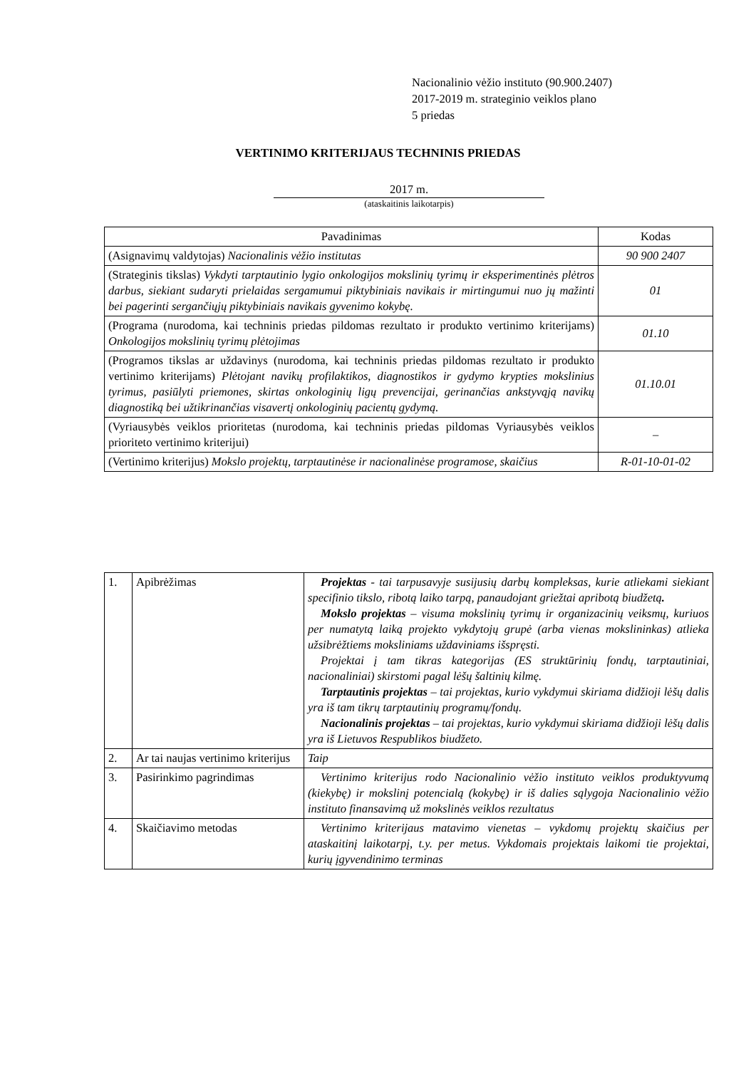Nacionalinio vėžio instituto (90.900.2407)
2017-2019 m. strateginio veiklos plano
5 priedas
VERTINIMO KRITERIJAUS TECHNINIS PRIEDAS
2017 m.
(ataskaitinis laikotarpis)
| Pavadinimas | Kodas |
| --- | --- |
| (Asignavimų valdytojas) Nacionalinis vėžio institutas | 90 900 2407 |
| (Strateginis tikslas) Vykdyti tarptautinio lygio onkologijos mokslinių tyrimų ir eksperimentinės plėtros darbus, siekiant sudaryti prielaidas sergamumui piktybiniais navikais ir mirtingumui nuo jų mažinti bei pagerinti sergančiųjų piktybiniais navikais gyvenimo kokybę. | 01 |
| (Programa (nurodoma, kai techninis priedas pildomas rezultato ir produkto vertinimo kriterijams) Onkologijos mokslinių tyrimų plėtojimas | 01.10 |
| (Programos tikslas ar uždavinys (nurodoma, kai techninis priedas pildomas rezultato ir produkto vertinimo kriterijams) Plėtojant navikų profilaktikos, diagnostikos ir gydymo krypties mokslinius tyrimus, pasiūlyti priemones, skirtas onkologinių ligų prevencijai, gerinančias ankstyvąją navikų diagnostiką bei užtikrinančias visavertį onkologinių pacientų gydymą. | 01.10.01 |
| (Vyriausybės veiklos prioritetas (nurodoma, kai techninis priedas pildomas Vyriausybės veiklos prioriteto vertinimo kriterijui) | – |
| (Vertinimo kriterijus) Mokslo projektų, tarptautinėse ir nacionalinėse programose, skaičius | R-01-10-01-02 |
| 1. | Apibrėžimas | Projektas - tai tarpusavyje susijusių darbų kompleksas, kurie atliekami siekiant specifinio tikslo, ribotą laiko tarpą, panaudojant griežtai apribotą biudžetą . Mokslo projektas – visuma mokslinių tyrimų ir organizacinių veiksmų, kuriuos per numatytą laiką projekto vykdytojų grupė (arba vienas mokslininkas) atlieka užsibrėžtiems moksliniams uždaviniams išspręsti. Projektai į tam tikras kategorijas (ES struktūrinių fondų, tarptautiniai, nacionaliniai) skirstomi pagal lėšų šaltinių kilmę. Tarptautinis projektas – tai projektas, kurio vykdymui skiriama didžioji lėšų dalis yra iš tam tikrų tarptautinių programų/fondų. Nacionalinis projektas – tai projektas, kurio vykdymui skiriama didžioji lėšų dalis yra iš Lietuvos Respublikos biudžeto. |
| 2. | Ar tai naujas vertinimo kriterijus | Taip |
| 3. | Pasirinkimo pagrindimas | Vertinimo kriterijus rodo Nacionalinio vėžio instituto veiklos produktyvumą (kiekybę) ir mokslinį potencialą (kokybę) ir iš dalies sąlygoja Nacionalinio vėžio instituto finansavimą už mokslinės veiklos rezultatus |
| 4. | Skaičiavimo metodas | Vertinimo kriterijaus matavimo vienetas – vykdomų projektų skaičius per ataskaitinį laikotarpį, t.y. per metus. Vykdomais projektais laikomi tie projektai, kurių įgyvendinimo terminas |